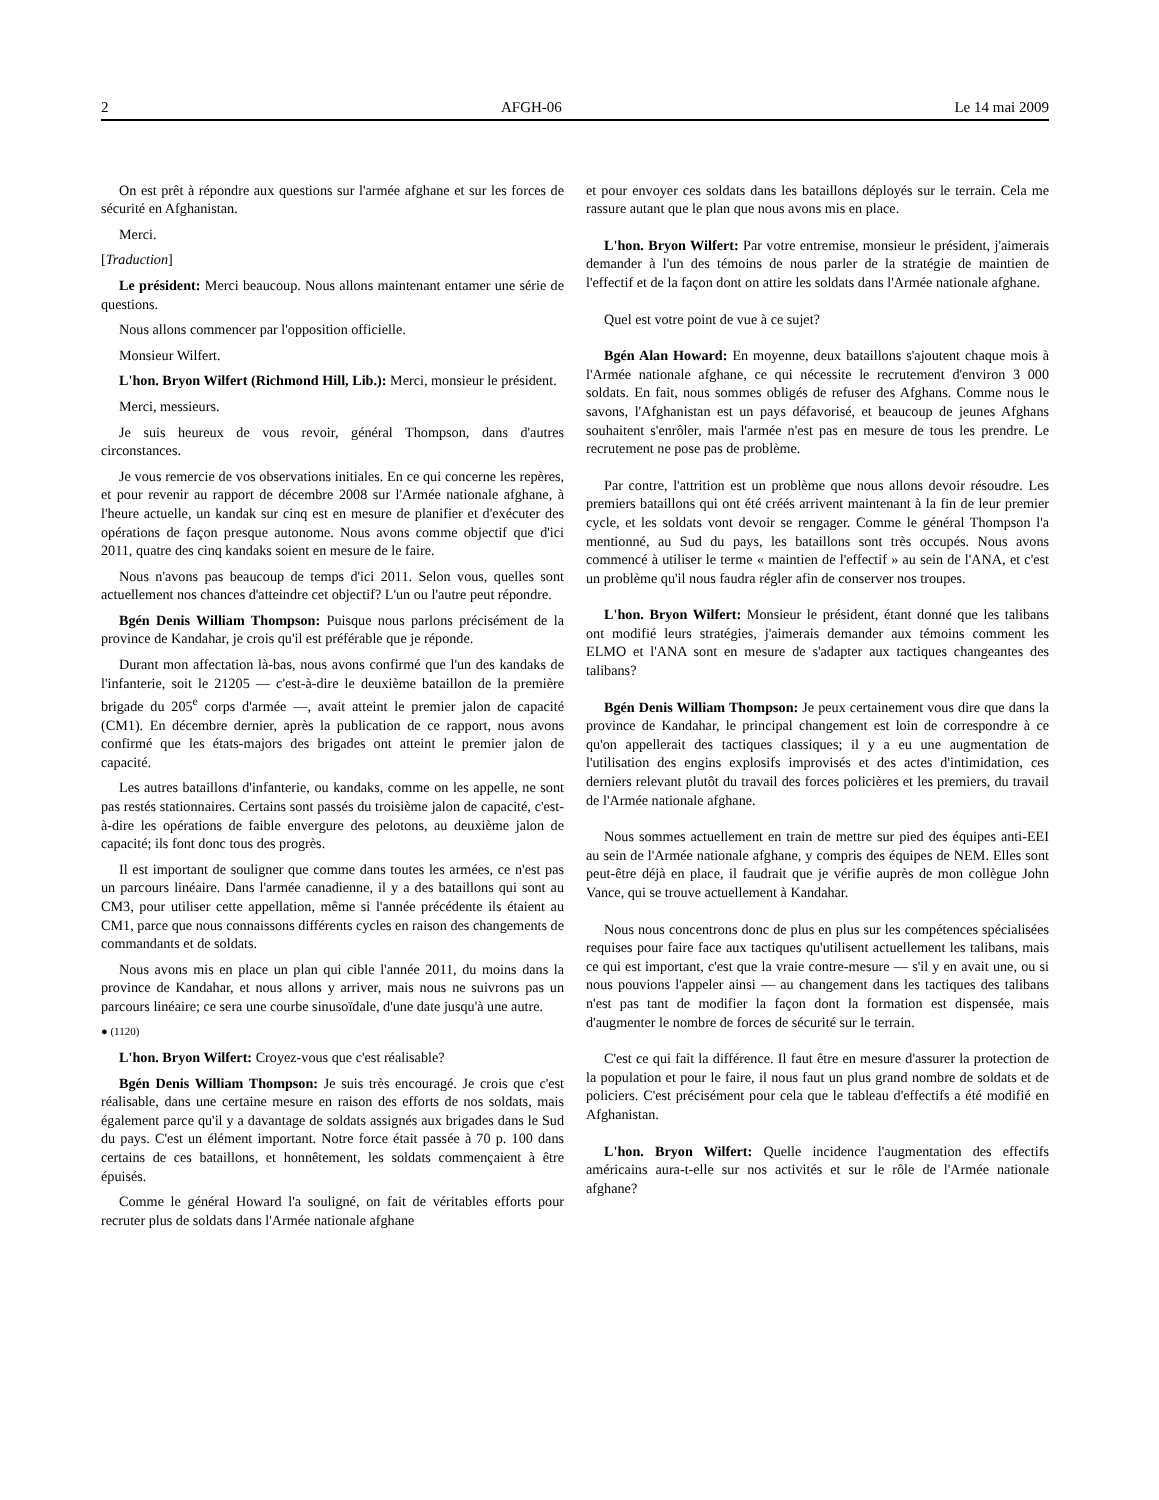2 AFGH-06 Le 14 mai 2009
On est prêt à répondre aux questions sur l'armée afghane et sur les forces de sécurité en Afghanistan.
Merci.
[Traduction]
Le président: Merci beaucoup. Nous allons maintenant entamer une série de questions.
Nous allons commencer par l'opposition officielle.
Monsieur Wilfert.
L'hon. Bryon Wilfert (Richmond Hill, Lib.): Merci, monsieur le président.
Merci, messieurs.
Je suis heureux de vous revoir, général Thompson, dans d'autres circonstances.
Je vous remercie de vos observations initiales. En ce qui concerne les repères, et pour revenir au rapport de décembre 2008 sur l'Armée nationale afghane, à l'heure actuelle, un kandak sur cinq est en mesure de planifier et d'exécuter des opérations de façon presque autonome. Nous avons comme objectif que d'ici 2011, quatre des cinq kandaks soient en mesure de le faire.
Nous n'avons pas beaucoup de temps d'ici 2011. Selon vous, quelles sont actuellement nos chances d'atteindre cet objectif? L'un ou l'autre peut répondre.
Bgén Denis William Thompson: Puisque nous parlons précisément de la province de Kandahar, je crois qu'il est préférable que je réponde.
Durant mon affectation là-bas, nous avons confirmé que l'un des kandaks de l'infanterie, soit le 21205 — c'est-à-dire le deuxième bataillon de la première brigade du 205<sup>e</sup> corps d'armée —, avait atteint le premier jalon de capacité (CM1). En décembre dernier, après la publication de ce rapport, nous avons confirmé que les états-majors des brigades ont atteint le premier jalon de capacité.
Les autres bataillons d'infanterie, ou kandaks, comme on les appelle, ne sont pas restés stationnaires. Certains sont passés du troisième jalon de capacité, c'est-à-dire les opérations de faible envergure des pelotons, au deuxième jalon de capacité; ils font donc tous des progrès.
Il est important de souligner que comme dans toutes les armées, ce n'est pas un parcours linéaire. Dans l'armée canadienne, il y a des bataillons qui sont au CM3, pour utiliser cette appellation, même si l'année précédente ils étaient au CM1, parce que nous connaissons différents cycles en raison des changements de commandants et de soldats.
Nous avons mis en place un plan qui cible l'année 2011, du moins dans la province de Kandahar, et nous allons y arriver, mais nous ne suivrons pas un parcours linéaire; ce sera une courbe sinusoïdale, d'une date jusqu'à une autre.
● (1120)
L'hon. Bryon Wilfert: Croyez-vous que c'est réalisable?
Bgén Denis William Thompson: Je suis très encouragé. Je crois que c'est réalisable, dans une certaine mesure en raison des efforts de nos soldats, mais également parce qu'il y a davantage de soldats assignés aux brigades dans le Sud du pays. C'est un élément important. Notre force était passée à 70 p. 100 dans certains de ces bataillons, et honnêtement, les soldats commençaient à être épuisés.
Comme le général Howard l'a souligné, on fait de véritables efforts pour recruter plus de soldats dans l'Armée nationale afghane
et pour envoyer ces soldats dans les bataillons déployés sur le terrain. Cela me rassure autant que le plan que nous avons mis en place.
L'hon. Bryon Wilfert: Par votre entremise, monsieur le président, j'aimerais demander à l'un des témoins de nous parler de la stratégie de maintien de l'effectif et de la façon dont on attire les soldats dans l'Armée nationale afghane.
Quel est votre point de vue à ce sujet?
Bgén Alan Howard: En moyenne, deux bataillons s'ajoutent chaque mois à l'Armée nationale afghane, ce qui nécessite le recrutement d'environ 3 000 soldats. En fait, nous sommes obligés de refuser des Afghans. Comme nous le savons, l'Afghanistan est un pays défavorisé, et beaucoup de jeunes Afghans souhaitent s'enrôler, mais l'armée n'est pas en mesure de tous les prendre. Le recrutement ne pose pas de problème.
Par contre, l'attrition est un problème que nous allons devoir résoudre. Les premiers bataillons qui ont été créés arrivent maintenant à la fin de leur premier cycle, et les soldats vont devoir se rengager. Comme le général Thompson l'a mentionné, au Sud du pays, les bataillons sont très occupés. Nous avons commencé à utiliser le terme « maintien de l'effectif » au sein de l'ANA, et c'est un problème qu'il nous faudra régler afin de conserver nos troupes.
L'hon. Bryon Wilfert: Monsieur le président, étant donné que les talibans ont modifié leurs stratégies, j'aimerais demander aux témoins comment les ELMO et l'ANA sont en mesure de s'adapter aux tactiques changeantes des talibans?
Bgén Denis William Thompson: Je peux certainement vous dire que dans la province de Kandahar, le principal changement est loin de correspondre à ce qu'on appellerait des tactiques classiques; il y a eu une augmentation de l'utilisation des engins explosifs improvisés et des actes d'intimidation, ces derniers relevant plutôt du travail des forces policières et les premiers, du travail de l'Armée nationale afghane.
Nous sommes actuellement en train de mettre sur pied des équipes anti-EEI au sein de l'Armée nationale afghane, y compris des équipes de NEM. Elles sont peut-être déjà en place, il faudrait que je vérifie auprès de mon collègue John Vance, qui se trouve actuellement à Kandahar.
Nous nous concentrons donc de plus en plus sur les compétences spécialisées requises pour faire face aux tactiques qu'utilisent actuellement les talibans, mais ce qui est important, c'est que la vraie contre-mesure — s'il y en avait une, ou si nous pouvions l'appeler ainsi — au changement dans les tactiques des talibans n'est pas tant de modifier la façon dont la formation est dispensée, mais d'augmenter le nombre de forces de sécurité sur le terrain.
C'est ce qui fait la différence. Il faut être en mesure d'assurer la protection de la population et pour le faire, il nous faut un plus grand nombre de soldats et de policiers. C'est précisément pour cela que le tableau d'effectifs a été modifié en Afghanistan.
L'hon. Bryon Wilfert: Quelle incidence l'augmentation des effectifs américains aura-t-elle sur nos activités et sur le rôle de l'Armée nationale afghane?